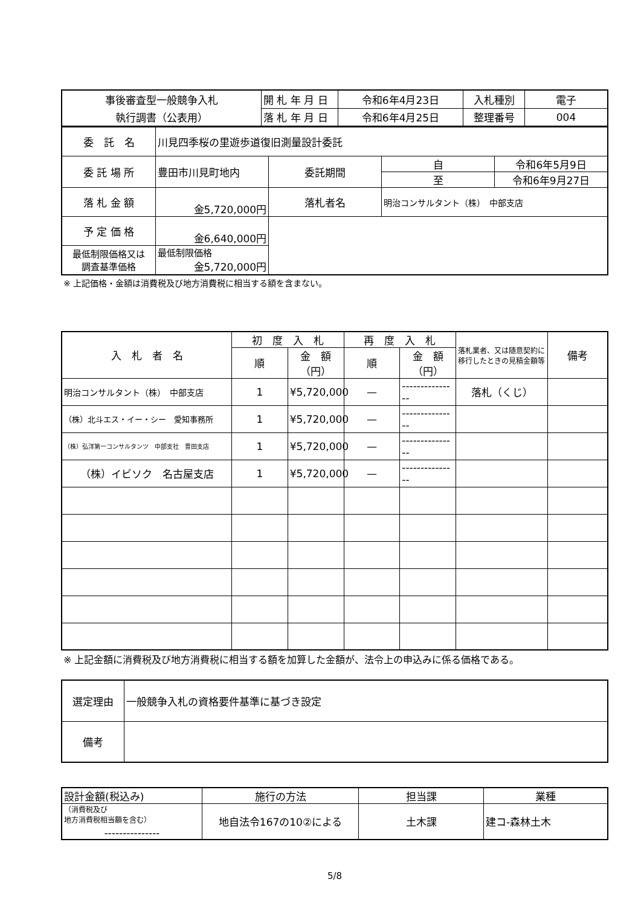| 事後審査型一般競争入札 | 開 札 年 月 日 | 令和6年4月23日 | 入札種別 | 電子 |
| 執行調書（公表用） | 落 札 年 月 日 | 令和6年4月25日 | 整理番号 | 004 |
| 委 託 名 | 川見四季桜の里遊歩道復旧測量設計委託 | | | |
| 委 託 場 所 | 豊田市川見町地内 | 委託期間 | 自 | 令和6年5月9日 |
| | | | 至 | 令和6年9月27日 |
| 落 札 金 額 | 金5,720,000円 | 落札者名 | 明治コンサルタント（株） 中部支店 | |
| 予 定 価 格 | 金6,640,000円 | | | |
| 最低制限価格又は 調査基準価格 | 最低制限価格 金5,720,000円 | | | |
※ 上記価格・金額は消費税及び地方消費税に相当する額を含まない。
| 入 札 者 名 | 初 度 入 札 | | 再 度 入 札 | | 落札業者、又は随意契約に移行したときの見積金額等 | 備考 |
| | 順 | 金 額（円） | 順 | 金 額（円） | | |
| 明治コンサルタント（株） 中部支店 | 1 | ¥5,720,000 | — | --------------- | 落札（くじ） | |
| （株）北斗エス・イー・シー 愛知事務所 | 1 | ¥5,720,000 | — | --------------- | | |
| （株）弘洋第一コンサルタンツ 中部支社 豊田支店 | 1 | ¥5,720,000 | — | --------------- | | |
| （株）イビソク 名古屋支店 | 1 | ¥5,720,000 | — | --------------- | | |
※ 上記金額に消費税及び地方消費税に相当する額を加算した金額が、法令上の申込みに係る価格である。
| 選定理由 | 一般競争入札の資格要件基準に基づき設定 |
| 備考 | |
| 設計金額(税込み) | 施行の方法 | 担当課 | 業種 |
| （消費税及び 地方消費税相当額を含む） | 地自法令167の10②による | 土木課 | 建コ-森林土木 |
| --------------- | | | |
5/8